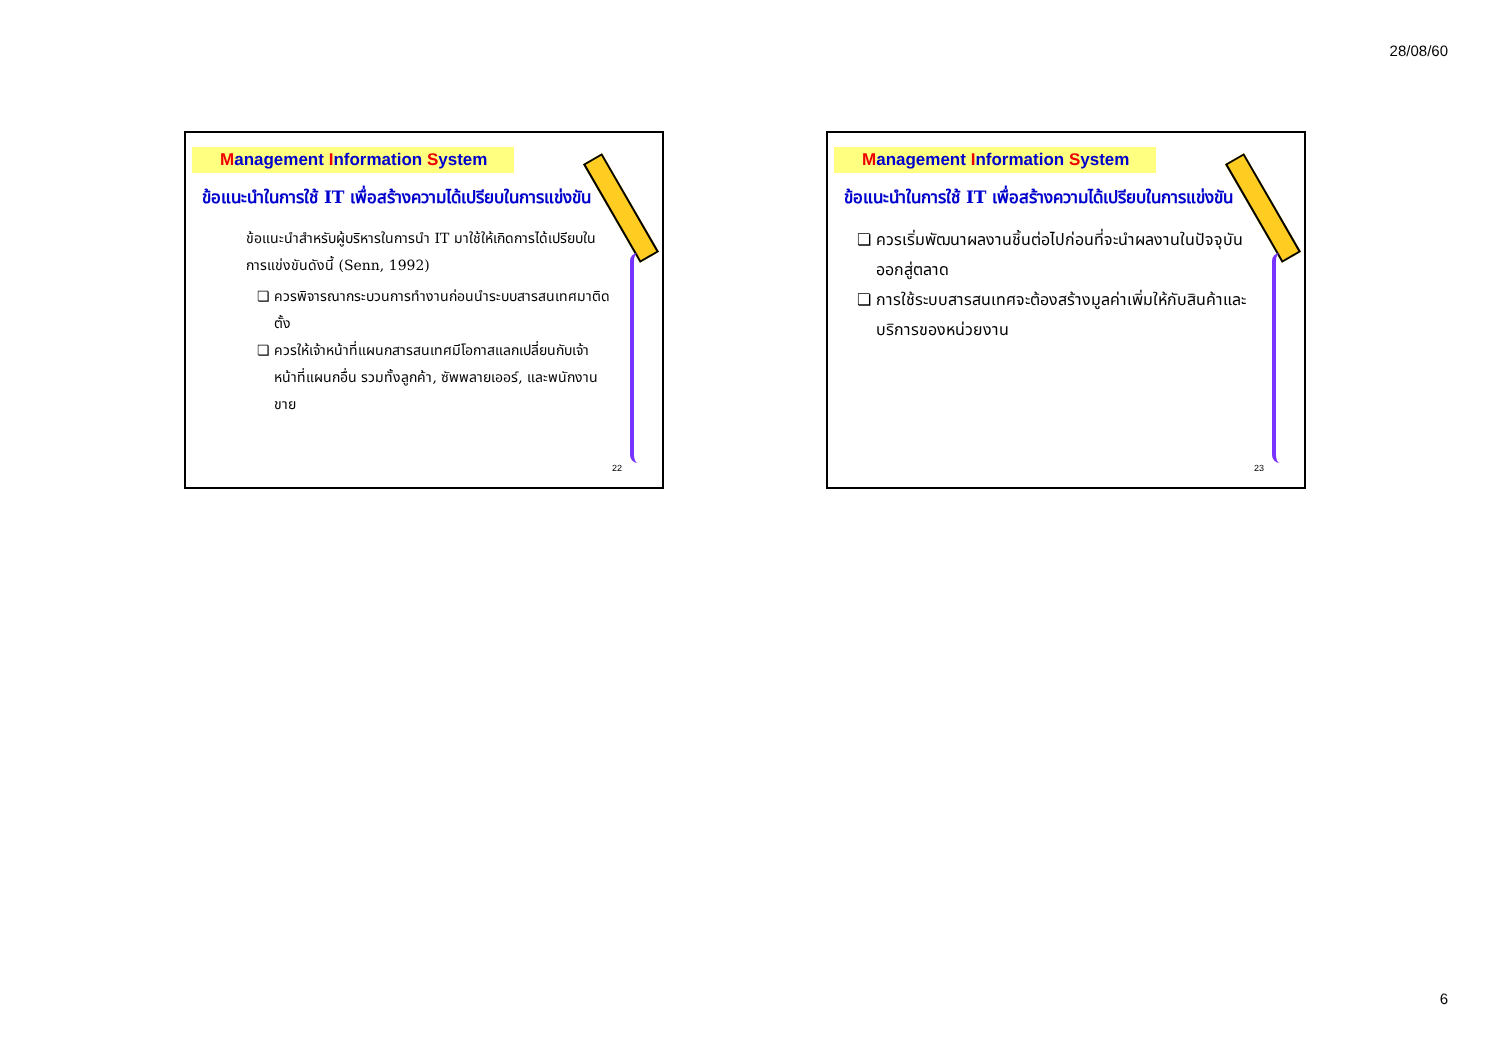28/08/60
Management Information System
ข้อแนะนำในการใช้ IT เพื่อสร้างความได้เปรียบในการแข่งขัน
ข้อแนะนำสำหรับผู้บริหารในการนำ IT มาใช้ให้เกิดการได้เปรียบในการแข่งขันดังนี้ (Senn, 1992)
ควรพิจารณากระบวนการทำงานก่อนนำระบบสารสนเทศมาติดตั้ง
ควรให้เจ้าหน้าที่แผนกสารสนเทศมีโอกาสแลกเปลี่ยนกับเจ้าหน้าที่แผนกอื่น รวมทั้งลูกค้า, ซัพพลายเออร์, และพนักงานขาย
22
Management Information System
ข้อแนะนำในการใช้ IT เพื่อสร้างความได้เปรียบในการแข่งขัน
ควรเริ่มพัฒนาผลงานชิ้นต่อไปก่อนที่จะนำผลงานในปัจจุบันออกสู่ตลาด
การใช้ระบบสารสนเทศจะต้องสร้างมูลค่าเพิ่มให้กับสินค้าและบริการของหน่วยงาน
23
6